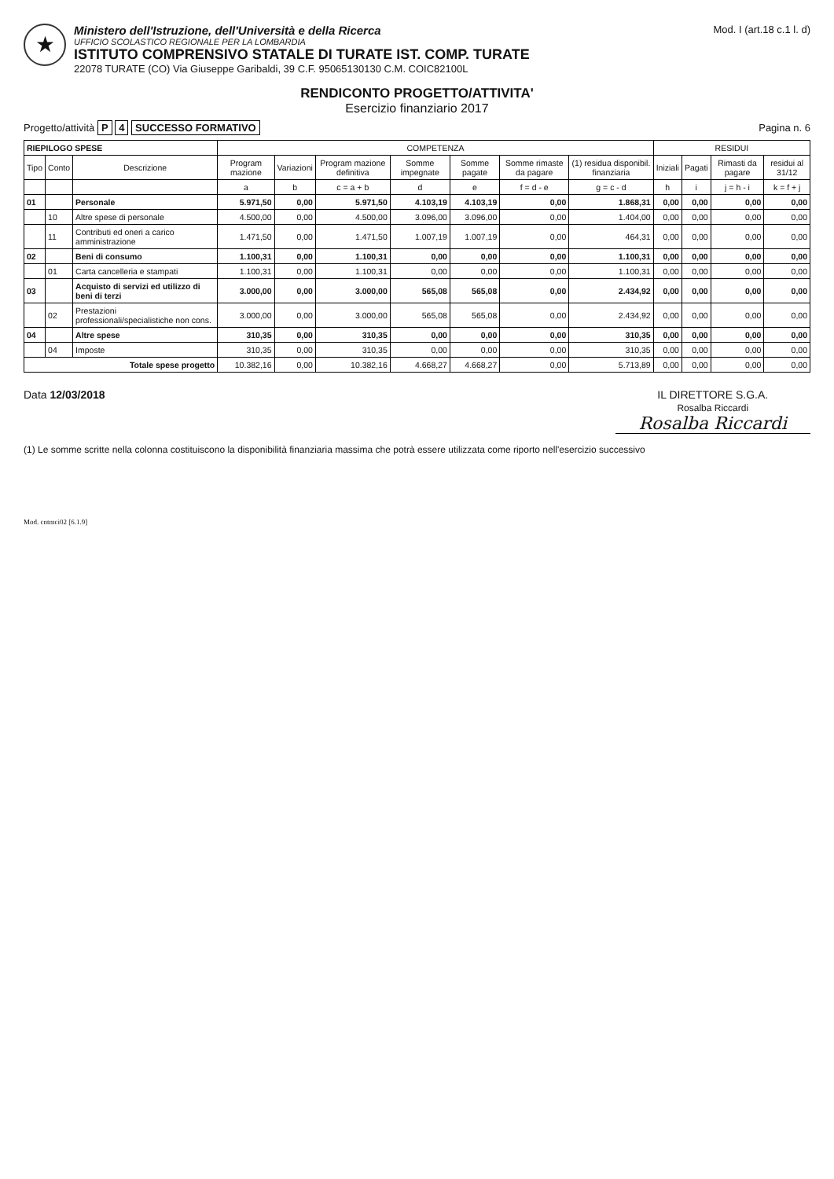★
Ministero dell'Istruzione, dell'Università e della Ricerca
UFFICIO SCOLASTICO REGIONALE PER LA LOMBARDIA
ISTITUTO COMPRENSIVO STATALE DI TURATE IST. COMP. TURATE
22078 TURATE (CO) Via Giuseppe Garibaldi, 39 C.F. 95065130130 C.M. COIC82100L
Mod. I (art.18 c.1 l. d)
RENDICONTO PROGETTO/ATTIVITA'
Esercizio finanziario 2017
Progetto/attività P 4 SUCCESSO FORMATIVO
Pagina n. 6
| RIEPILOGO SPESE | | | COMPETENZA | | | | | | | RESIDUI | | | |
| --- | --- | --- | --- | --- | --- | --- | --- | --- | --- | --- | --- | --- | --- |
| Tipo | Conto | Descrizione | Program mazione | Variazioni | Program mazione definitiva | Somme impegnate | Somme pagate | Somme rimaste da pagare | (1) residua disponibil. finanziaria | Iniziali | Pagati | Rimasti da pagare | residui al 31/12 |
| | | | a | b | c = a + b | d | e | f = d - e | g = c - d | h | i | j = h - i | k = f + j |
| 01 | | Personale | 5.971,50 | 0,00 | 5.971,50 | 4.103,19 | 4.103,19 | 0,00 | 1.868,31 | 0,00 | 0,00 | 0,00 | 0,00 |
| | 10 | Altre spese di personale | 4.500,00 | 0,00 | 4.500,00 | 3.096,00 | 3.096,00 | 0,00 | 1.404,00 | 0,00 | 0,00 | 0,00 | 0,00 |
| | 11 | Contributi ed oneri a carico amministrazione | 1.471,50 | 0,00 | 1.471,50 | 1.007,19 | 1.007,19 | 0,00 | 464,31 | 0,00 | 0,00 | 0,00 | 0,00 |
| 02 | | Beni di consumo | 1.100,31 | 0,00 | 1.100,31 | 0,00 | 0,00 | 0,00 | 1.100,31 | 0,00 | 0,00 | 0,00 | 0,00 |
| | 01 | Carta cancelleria e stampati | 1.100,31 | 0,00 | 1.100,31 | 0,00 | 0,00 | 0,00 | 1.100,31 | 0,00 | 0,00 | 0,00 | 0,00 |
| 03 | | Acquisto di servizi ed utilizzo di beni di terzi | 3.000,00 | 0,00 | 3.000,00 | 565,08 | 565,08 | 0,00 | 2.434,92 | 0,00 | 0,00 | 0,00 | 0,00 |
| | 02 | Prestazioni professionali/specialistiche non cons. | 3.000,00 | 0,00 | 3.000,00 | 565,08 | 565,08 | 0,00 | 2.434,92 | 0,00 | 0,00 | 0,00 | 0,00 |
| 04 | | Altre spese | 310,35 | 0,00 | 310,35 | 0,00 | 0,00 | 0,00 | 310,35 | 0,00 | 0,00 | 0,00 | 0,00 |
| | 04 | Imposte | 310,35 | 0,00 | 310,35 | 0,00 | 0,00 | 0,00 | 310,35 | 0,00 | 0,00 | 0,00 | 0,00 |
| Totale spese progetto | | | 10.382,16 | 0,00 | 10.382,16 | 4.668,27 | 4.668,27 | 0,00 | 5.713,89 | 0,00 | 0,00 | 0,00 | 0,00 |
Data 12/03/2018 IL DIRETTORE S.G.A.
Rosalba Riccardi
Rosalba Riccardi
(1) Le somme scritte nella colonna costituiscono la disponibilità finanziaria massima che potrà essere utilizzata come riporto nell'esercizio successivo
Mod. cntmci02 [6.1.9]